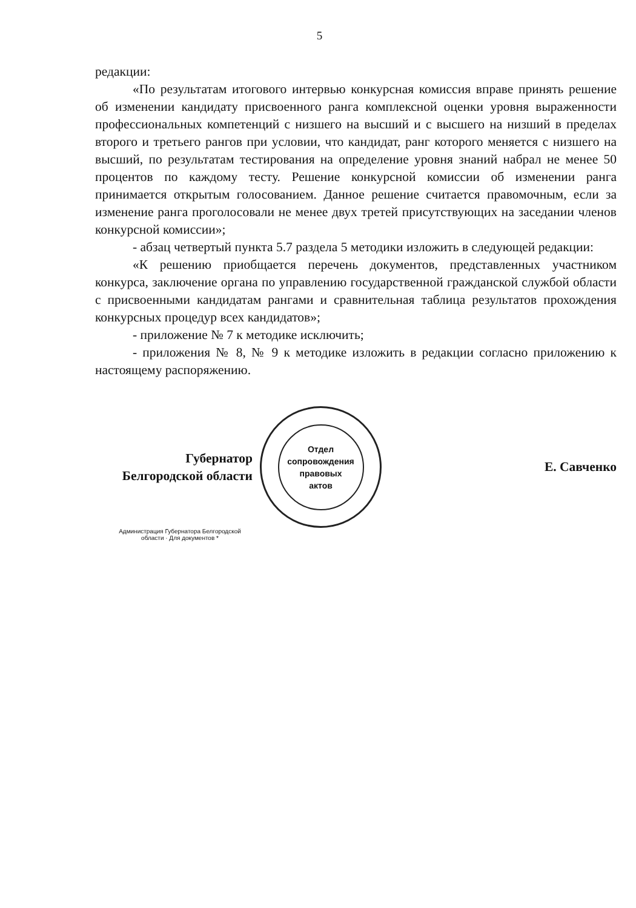5
редакции:
«По результатам итогового интервью конкурсная комиссия вправе принять решение об изменении кандидату присвоенного ранга комплексной оценки уровня выраженности профессиональных компетенций с низшего на высший и с высшего на низший в пределах второго и третьего рангов при условии, что кандидат, ранг которого меняется с низшего на высший, по результатам тестирования на определение уровня знаний набрал не менее 50 процентов по каждому тесту. Решение конкурсной комиссии об изменении ранга принимается открытым голосованием. Данное решение считается правомочным, если за изменение ранга проголосовали не менее двух третей присутствующих на заседании членов конкурсной комиссии»;
- абзац четвертый пункта 5.7 раздела 5 методики изложить в следующей редакции:
«К решению приобщается перечень документов, представленных участником конкурса, заключение органа по управлению государственной гражданской службой области с присвоенными кандидатам рангами и сравнительная таблица результатов прохождения конкурсных процедур всех кандидатов»;
- приложение № 7 к методике исключить;
- приложения № 8, № 9 к методике изложить в редакции согласно приложению к настоящему распоряжению.
Губернатор
Белгородской области
Отдел
сопровождения
правовых
актов
Е. Савченко
Администрация Губернатора Белгородской области · Для документов *